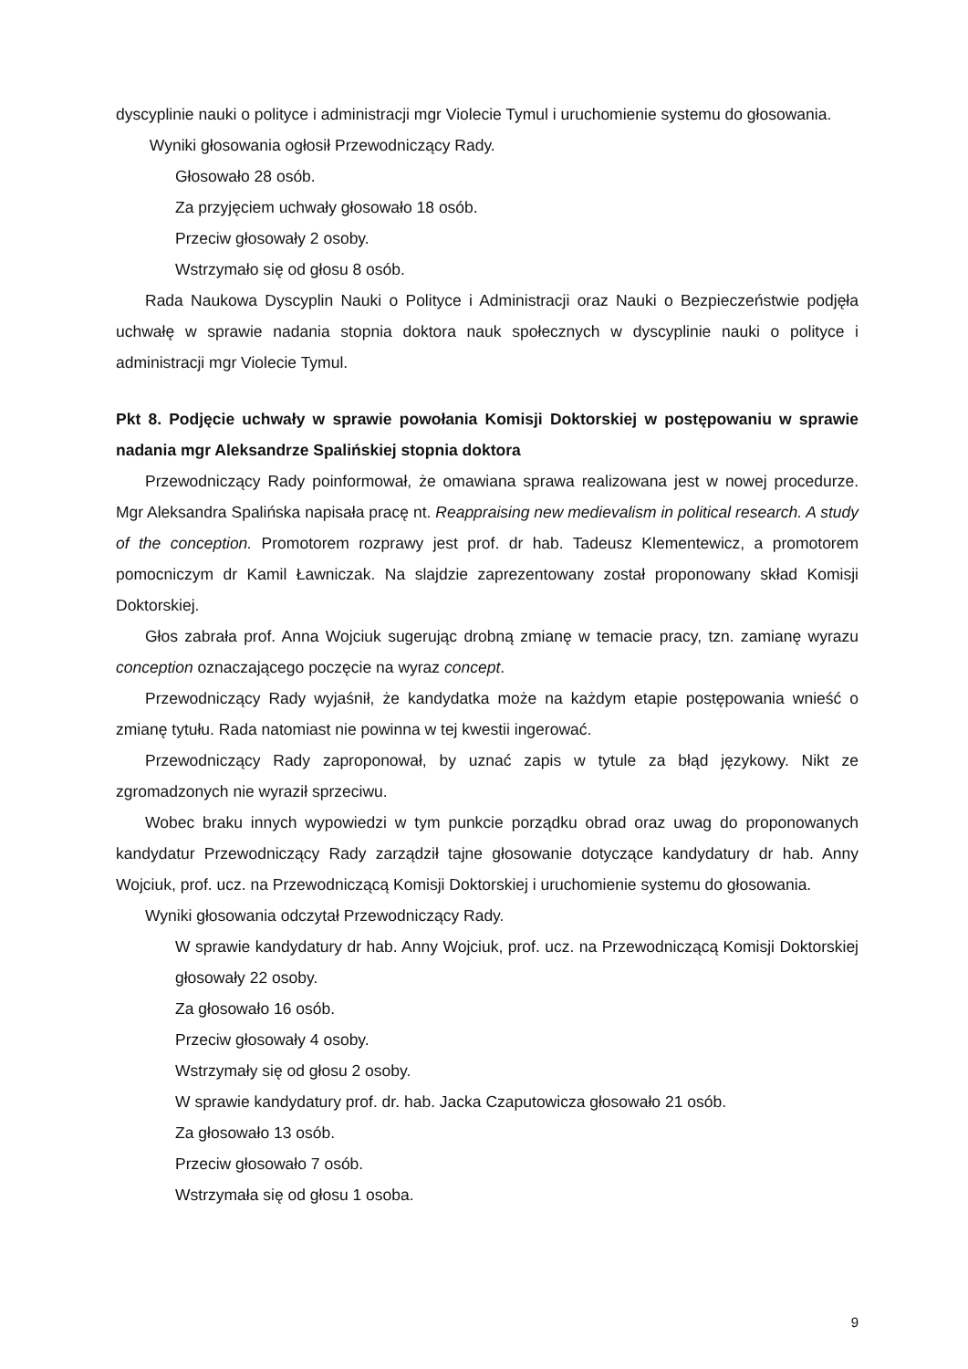dyscyplinie nauki o polityce i administracji mgr Violecie Tymul i uruchomienie systemu do głosowania.
Wyniki głosowania ogłosił Przewodniczący Rady.
Głosowało 28 osób.
Za przyjęciem uchwały głosowało 18 osób.
Przeciw głosowały 2 osoby.
Wstrzymało się od głosu 8 osób.
Rada Naukowa Dyscyplin Nauki o Polityce i Administracji oraz Nauki o Bezpieczeństwie podjęła uchwałę w sprawie nadania stopnia doktora nauk społecznych w dyscyplinie nauki o polityce i administracji mgr Violecie Tymul.
Pkt 8. Podjęcie uchwały w sprawie powołania Komisji Doktorskiej w postępowaniu w sprawie nadania mgr Aleksandrze Spalińskiej stopnia doktora
Przewodniczący Rady poinformował, że omawiana sprawa realizowana jest w nowej procedurze. Mgr Aleksandra Spalińska napisała pracę nt. Reappraising new medievalism in political research. A study of the conception. Promotorem rozprawy jest prof. dr hab. Tadeusz Klementewicz, a promotorem pomocniczym dr Kamil Ławniczak. Na slajdzie zaprezentowany został proponowany skład Komisji Doktorskiej.
Głos zabrała prof. Anna Wojciuk sugerując drobną zmianę w temacie pracy, tzn. zamianę wyrazu conception oznaczającego poczęcie na wyraz concept.
Przewodniczący Rady wyjaśnił, że kandydatka może na każdym etapie postępowania wnieść o zmianę tytułu. Rada natomiast nie powinna w tej kwestii ingerować.
Przewodniczący Rady zaproponował, by uznać zapis w tytule za błąd językowy. Nikt ze zgromadzonych nie wyraził sprzeciwu.
Wobec braku innych wypowiedzi w tym punkcie porządku obrad oraz uwag do proponowanych kandydatur Przewodniczący Rady zarządził tajne głosowanie dotyczące kandydatury dr hab. Anny Wojciuk, prof. ucz. na Przewodniczącą Komisji Doktorskiej i uruchomienie systemu do głosowania.
Wyniki głosowania odczytał Przewodniczący Rady.
W sprawie kandydatury dr hab. Anny Wojciuk, prof. ucz. na Przewodniczącą Komisji Doktorskiej głosowały 22 osoby.
Za głosowało 16 osób.
Przeciw głosowały 4 osoby.
Wstrzymały się od głosu 2 osoby.
W sprawie kandydatury prof. dr. hab. Jacka Czaputowicza głosowało 21 osób.
Za głosowało 13 osób.
Przeciw głosowało 7 osób.
Wstrzymała się od głosu 1 osoba.
9